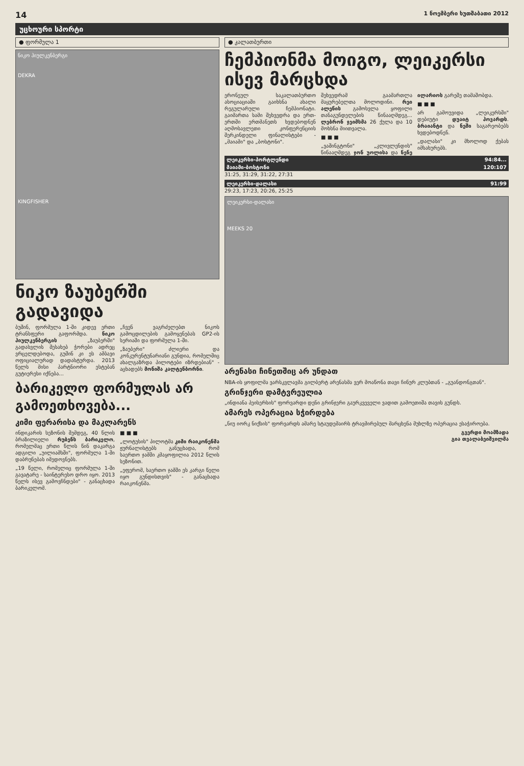14 1 ნოემბერი ხუთშაბათი 2012
უცხოური სპორტი
● ფორმულა 1
ნიკო ჰიულკენბერგი
DEKRA
KINGFISHER
ნიკო ზაუბერში გადავიდა
ბუშინ, ფორმულა 1-ში კიდევ ერთი ტრანსფერი გაფორმდა. ნიკო ჰიულკენბერგის „ზაუბერში" გადასვლის შესახებ ჭორები ადრეც ვრცელდებოდა, გუშინ კი ეს ამბავი ოფიციალურად დადასტურდა. 2013 წელს მისი პარტნიორი ესტებან გუტიერესი იქნება...
„ჩვენ ვაგრძელებთ ნიკოს გამოცდილების გამოყენებას GP2-ის სერიაში და ფორმულა 1-ში.
„ზაუბერი" ძლიერი და კონკურენტუნარიანი გუნდია, რომელშიც ახალგაზრდა პილოტები იზრდებიან" - აცხადებს მონიშა კალტენბორნი.
ბარიკელო ფორმულას არ გამოეთხოვება...
კიმი ფერარისა და მაკლარენს
ინდიკარის სეზონის შემდეგ, 40 წლის ბრაზილიელი რუბენს ბარიკელო, რომელმაც ერთი წლის წინ დაკარგა ადგილი „უილიამსში", ფორმულა 1-ში დაბრუნებას იმედოვნებს.
„19 წელი, რომელიც ფორმულა 1-ში გავატარე - საინტერესო დრო იყო. 2013 წელს ისევ გამოვჩნდები" - განაცხადა ბარიკელომ.
■ ■ ■
„ლოტუსის" პილოტმა კიმი რაიკონენმა ჟურნალისტებს განუცხადა, რომ საერთო ჯამში კმაყოფილია 2012 წლის სეზონით.
„ეფერომ, საერთო ჯამში ეს კარგი წელი იყო გუნდისთვის" - განაცხადა რაიკონენმა.
● კალათბურთი
ჩემპიონმა მოიგო, ლეიკერსი ისევ მარცხდა
ერონეულ საკალათბურთო ასოციაციაში გაიხსნა ახალი რეგულარული ჩემპიონატი. გაიმართა სამი შეხვედრა და ერთ-ერთში ერთმანეთს ხვდებოდნენ აღმოსავლეთი კონფერენციის შერკინდელი ფინალისტები - „მაიამი" და „ბოსტონი".
შეხვედრამ გაამართლა მაყურებელთა მოლოდინი. რეი ალენის გამოსვლა ყოფილი თანაგუნდელების წინააღმდეგ... ლებრონ ჯეიმსმა 26 ქულა და 10 მოხსნა მიითვალა.
■ ■ ■
„ვაშინგტონი" „კლივლენდის" წინააღმდეგ ჯონ უოლისა და ნენე ილარიოს გარეშე თამაშობდა.
■ ■ ■
არ გამოუვიდა „ლეიკერსში" დებიუტი დუაიტ ჰოვარდს. ბრაიანტი და ნეში საგარეობებს ხვდებოდნენ.
„დალასი" კი მხოლოდ ქებას იმსახურებს.
ლეიკერსი-პორტლენდი 94:84...
მაიამი-ბოსტონი 120:107
31:25, 31:29, 31:22, 27:31
ლეიკერსი-დალასი 91:99
29:23, 17:23, 20:26, 25:25
ლეიკერსი-დალასი
MEEKS 20
არენასი ჩინეთშიც არ უნდათ
NBA-ის ყოფილმა ვარსკვლავმა გილბერტ არენასმა ვერ მოაწონა თავი ჩინურ კლუბთან - „გუანდონგთან".
გრინჯერი დამტვრეულია
„ინდიანა პეისერსის" ფორვარდი დენი გრინჯერი გაურკვეველი ვადით გამოეთიშა თავის გუნდს.
ამარეს ოპერაცია სჭირდება
„ნიუ იორკ ნიქსის" ფორვარდს ამარე სტაუდემაირს ტრავმირებულ მარცხენა მუხლზე ოპერაცია ესაჭიროება.
გვერდი მოამზადა
გია თვალაბეიშვილმა